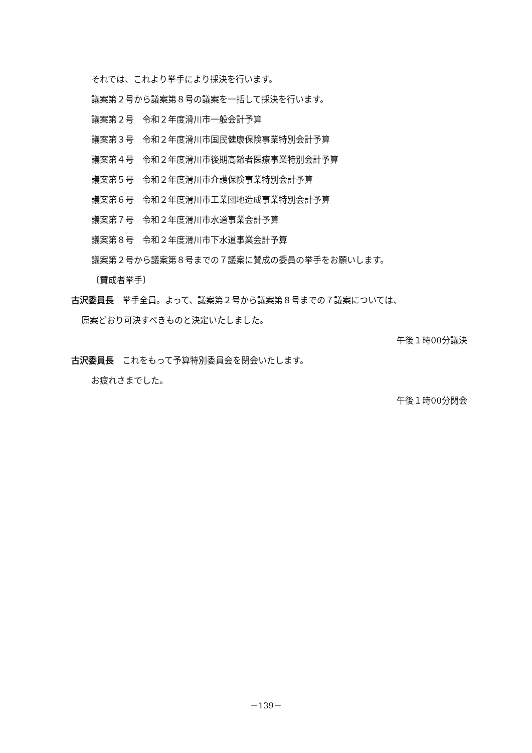それでは、これより挙手により採決を行います。
議案第２号から議案第８号の議案を一括して採決を行います。
議案第２号　令和２年度滑川市一般会計予算
議案第３号　令和２年度滑川市国民健康保険事業特別会計予算
議案第４号　令和２年度滑川市後期高齢者医療事業特別会計予算
議案第５号　令和２年度滑川市介護保険事業特別会計予算
議案第６号　令和２年度滑川市工業団地造成事業特別会計予算
議案第７号　令和２年度滑川市水道事業会計予算
議案第８号　令和２年度滑川市下水道事業会計予算
議案第２号から議案第８号までの７議案に賛成の委員の挙手をお願いします。
〔賛成者挙手〕
古沢委員長　挙手全員。よって、議案第２号から議案第８号までの７議案については、
原案どおり可決すべきものと決定いたしました。
午後１時00分議決
古沢委員長　これをもって予算特別委員会を閉会いたします。
お疲れさまでした。
午後１時00分閉会
－139－